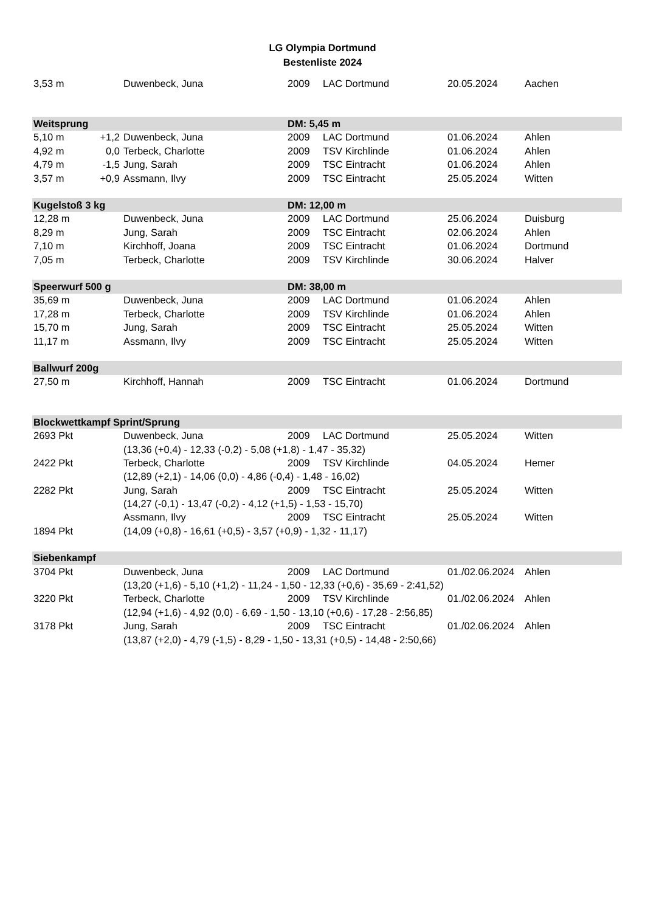LG Olympia Dortmund
Bestenliste 2024
| 3,53 m | | Duwenbeck, Juna | 2009 | LAC Dortmund | 20.05.2024 | Aachen |
| Weitsprung | | | DM: 5,45 m | | | |
| 5,10 m | +1,2 | Duwenbeck, Juna | 2009 | LAC Dortmund | 01.06.2024 | Ahlen |
| 4,92 m | 0,0 | Terbeck, Charlotte | 2009 | TSV Kirchlinde | 01.06.2024 | Ahlen |
| 4,79 m | -1,5 | Jung, Sarah | 2009 | TSC Eintracht | 01.06.2024 | Ahlen |
| 3,57 m | +0,9 | Assmann, Ilvy | 2009 | TSC Eintracht | 25.05.2024 | Witten |
| Kugelstoß 3 kg | | | DM: 12,00 m | | | |
| 12,28 m | | Duwenbeck, Juna | 2009 | LAC Dortmund | 25.06.2024 | Duisburg |
| 8,29 m | | Jung, Sarah | 2009 | TSC Eintracht | 02.06.2024 | Ahlen |
| 7,10 m | | Kirchhoff, Joana | 2009 | TSC Eintracht | 01.06.2024 | Dortmund |
| 7,05 m | | Terbeck, Charlotte | 2009 | TSV Kirchlinde | 30.06.2024 | Halver |
| Speerwurf 500 g | | | DM: 38,00 m | | | |
| 35,69 m | | Duwenbeck, Juna | 2009 | LAC Dortmund | 01.06.2024 | Ahlen |
| 17,28 m | | Terbeck, Charlotte | 2009 | TSV Kirchlinde | 01.06.2024 | Ahlen |
| 15,70 m | | Jung, Sarah | 2009 | TSC Eintracht | 25.05.2024 | Witten |
| 11,17 m | | Assmann, Ilvy | 2009 | TSC Eintracht | 25.05.2024 | Witten |
| Ballwurf 200g | | | | | | |
| 27,50 m | | Kirchhoff, Hannah | 2009 | TSC Eintracht | 01.06.2024 | Dortmund |
| Blockwettkampf Sprint/Sprung | | | | | | |
| 2693 Pkt | | Duwenbeck, Juna | 2009 | LAC Dortmund | 25.05.2024 | Witten |
| | | (13,36 (+0,4) - 12,33 (-0,2) - 5,08 (+1,8) - 1,47 - 35,32) | | | | |
| 2422 Pkt | | Terbeck, Charlotte | 2009 | TSV Kirchlinde | 04.05.2024 | Hemer |
| | | (12,89 (+2,1) - 14,06 (0,0) - 4,86 (-0,4) - 1,48 - 16,02) | | | | |
| 2282 Pkt | | Jung, Sarah | 2009 | TSC Eintracht | 25.05.2024 | Witten |
| | | (14,27 (-0,1) - 13,47 (-0,2) - 4,12 (+1,5) - 1,53 - 15,70) | | | | |
| | | Assmann, Ilvy | 2009 | TSC Eintracht | 25.05.2024 | Witten |
| 1894 Pkt | | (14,09 (+0,8) - 16,61 (+0,5) - 3,57 (+0,9) - 1,32 - 11,17) | | | | |
| Siebenkampf | | | | | | |
| 3704 Pkt | | Duwenbeck, Juna | 2009 | LAC Dortmund | 01./02.06.2024 | Ahlen |
| | | (13,20 (+1,6) - 5,10 (+1,2) - 11,24 - 1,50 - 12,33 (+0,6) - 35,69 - 2:41,52) | | | | |
| 3220 Pkt | | Terbeck, Charlotte | 2009 | TSV Kirchlinde | 01./02.06.2024 | Ahlen |
| | | (12,94 (+1,6) - 4,92 (0,0) - 6,69 - 1,50 - 13,10 (+0,6) - 17,28 - 2:56,85) | | | | |
| 3178 Pkt | | Jung, Sarah | 2009 | TSC Eintracht | 01./02.06.2024 | Ahlen |
| | | (13,87 (+2,0) - 4,79 (-1,5) - 8,29 - 1,50 - 13,31 (+0,5) - 14,48 - 2:50,66) | | | | |